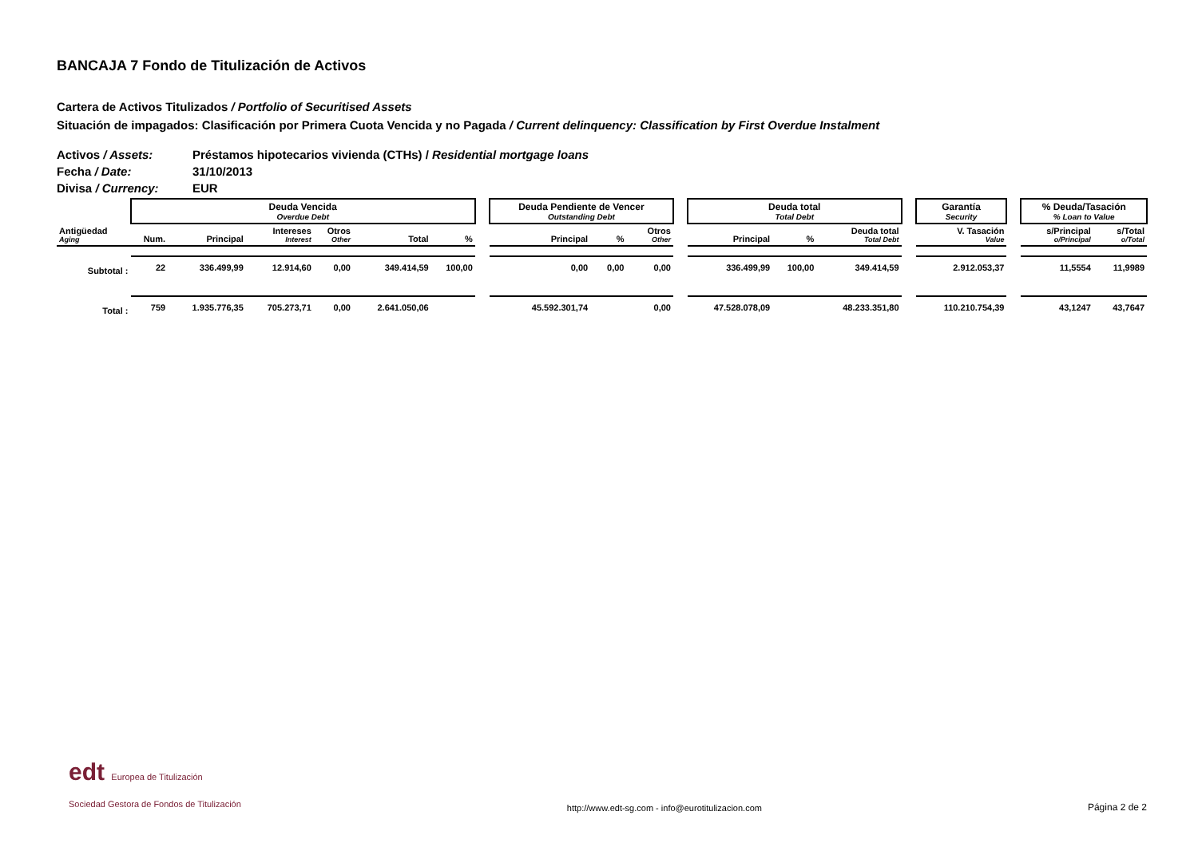BANCAJA 7 Fondo de Titulización de Activos
Cartera de Activos Titulizados / Portfolio of Securitised Assets
Situación de impagados: Clasificación por Primera Cuota Vencida y no Pagada / Current delinquency: Classification by First Overdue Instalment
Activos / Assets: Préstamos hipotecarios vivienda (CTHs) / Residential mortgage loans
Fecha / Date: 31/10/2013
Divisa / Currency: EUR
| | Deuda Vencida Overdue Debt | | | | | | | Deuda Pendiente de Vencer Outstanding Debt | | | | Deuda total Total Debt | | | | Garantía Security | | % Deuda/Tasación % Loan to Value | |
| --- | --- | --- | --- | --- | --- | --- | --- | --- | --- | --- | --- | --- | --- | --- | --- | --- | --- | --- | --- |
| Antigüedad Aging | Num. | Principal | Intereses Interest | Otros Other | Total | % | | Principal | % | Otros Other | | Principal | % | Deuda total Total Debt | | V. Tasación Value | | s/Principal o/Principal | s/Total o/Total |
| Subtotal : | 22 | 336.499,99 | 12.914,60 | 0,00 | 349.414,59 | 100,00 | | 0,00 | 0,00 | 0,00 | | 336.499,99 | 100,00 | 349.414,59 | | 2.912.053,37 | | 11,5554 | 11,9989 |
| Total : | 759 | 1.935.776,35 | 705.273,71 | 0,00 | 2.641.050,06 | | | 45.592.301,74 | | 0,00 | | 47.528.078,09 | | 48.233.351,80 | | 110.210.754,39 | | 43,1247 | 43,7647 |
edt Europea de Titulización
Sociedad Gestora de Fondos de Titulización
http://www.edt-sg.com - info@eurotitulizacion.com
Página 2 de 2